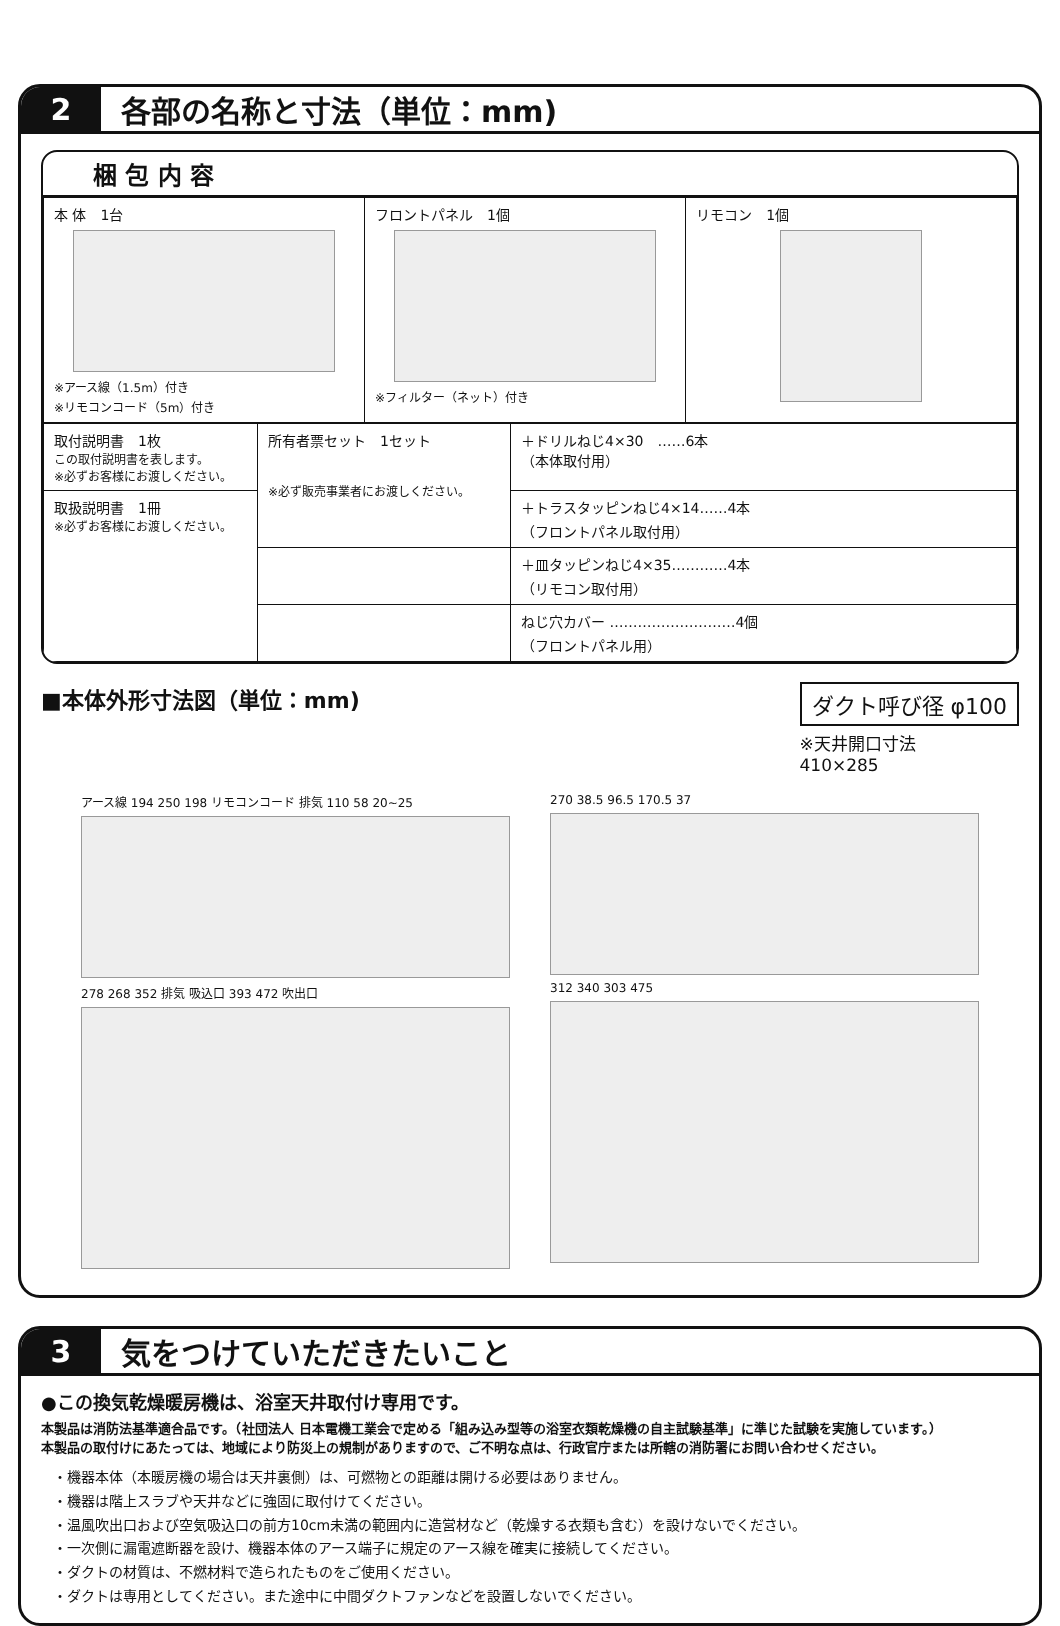2
各部の名称と寸法（単位：mm)
梱 包 内 容
| 本 体 1台 ※アース線（1.5m）付き ※リモコンコード（5m）付き | フロントパネル 1個 ※フィルター（ネット）付き | リモコン 1個 |
| 取付説明書 1枚 この取付説明書を表します。 ※必ずお客様にお渡しください。 | 所有者票セット 1セット ※必ず販売事業者にお渡しください。 | ＋ドリルねじ4×30 ……6本 （本体取付用） |
| 取扱説明書 1冊 ※必ずお客様にお渡しください。 | | ＋トラスタッピンねじ4×14……4本 （フロントパネル取付用） |
| | | ＋皿タッピンねじ4×35…………4本 （リモコン取付用） |
| | | ねじ穴カバー ………………………4個 （フロントパネル用） |
■本体外形寸法図（単位：mm)
ダクト呼び径 φ100
※天井開口寸法
410×285
アース線 194 250 198 リモコンコード 排気 110 58 20~25
278 268 352 排気 吸込口 393 472 吹出口
270 38.5 96.5 170.5 37
312 340 303 475
3
気をつけていただきたいこと
●この換気乾燥暖房機は、浴室天井取付け専用です。
本製品は消防法基準適合品です。（社団法人 日本電機工業会で定める「組み込み型等の浴室衣類乾燥機の自主試験基準」に準じた試験を実施しています。）
本製品の取付けにあたっては、地域により防災上の規制がありますので、ご不明な点は、行政官庁または所轄の消防署にお問い合わせください。
・機器本体（本暖房機の場合は天井裏側）は、可燃物との距離は開ける必要はありません。
・機器は階上スラブや天井などに強固に取付けてください。
・温風吹出口および空気吸込口の前方10cm未満の範囲内に造営材など（乾燥する衣類も含む）を設けないでください。
・一次側に漏電遮断器を設け、機器本体のアース端子に規定のアース線を確実に接続してください。
・ダクトの材質は、不燃材料で造られたものをご使用ください。
・ダクトは専用としてください。また途中に中間ダクトファンなどを設置しないでください。